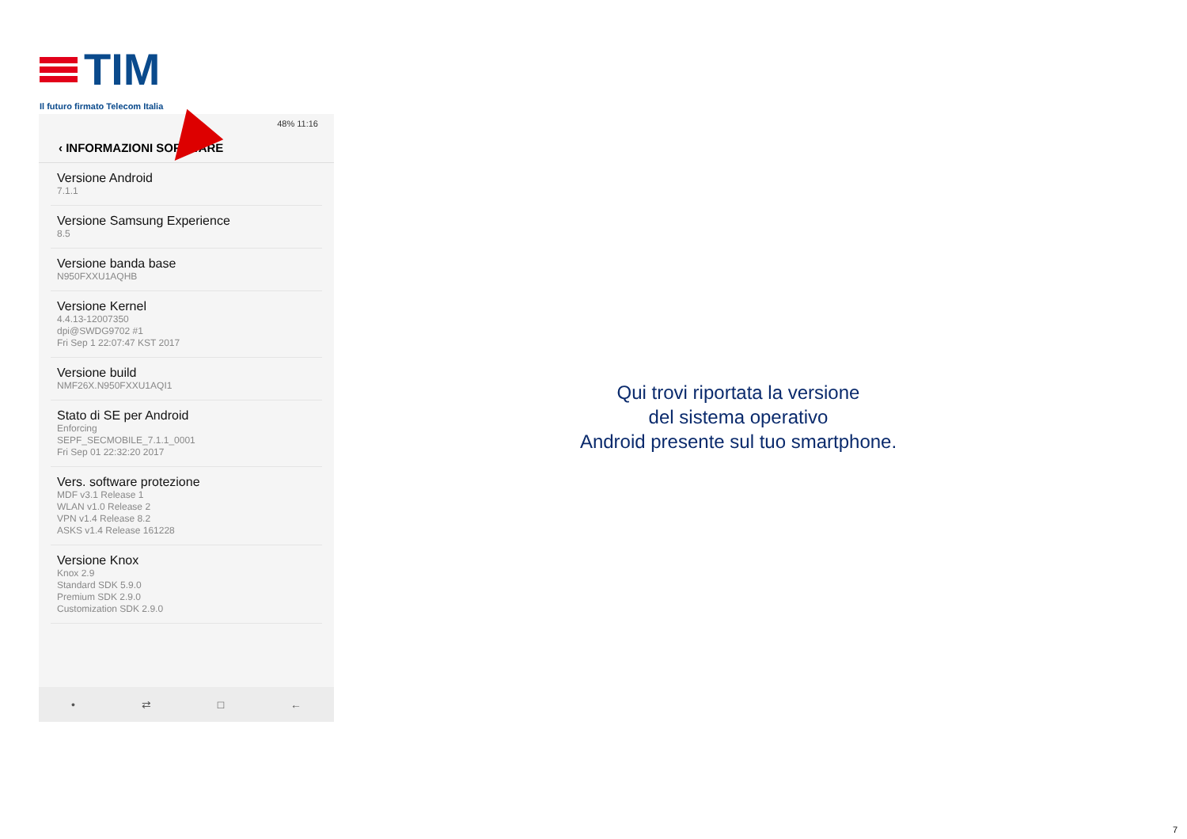TIM
Il futuro firmato Telecom Italia
48% 11:16
‹ INFORMAZIONI SOFTWARE
Versione Android
7.1.1
Versione Samsung Experience
8.5
Versione banda base
N950FXXU1AQHB
Versione Kernel
4.4.13-12007350
dpi@SWDG9702 #1
Fri Sep 1 22:07:47 KST 2017
Versione build
NMF26X.N950FXXU1AQI1
Stato di SE per Android
Enforcing
SEPF_SECMOBILE_7.1.1_0001
Fri Sep 01 22:32:20 2017
Vers. software protezione
MDF v3.1 Release 1
WLAN v1.0 Release 2
VPN v1.4 Release 8.2
ASKS v1.4 Release 161228
Versione Knox
Knox 2.9
Standard SDK 5.9.0
Premium SDK 2.9.0
Customization SDK 2.9.0
• ⇄ □ ←
Qui trovi riportata la versione
del sistema operativo
Android presente sul tuo smartphone.
7